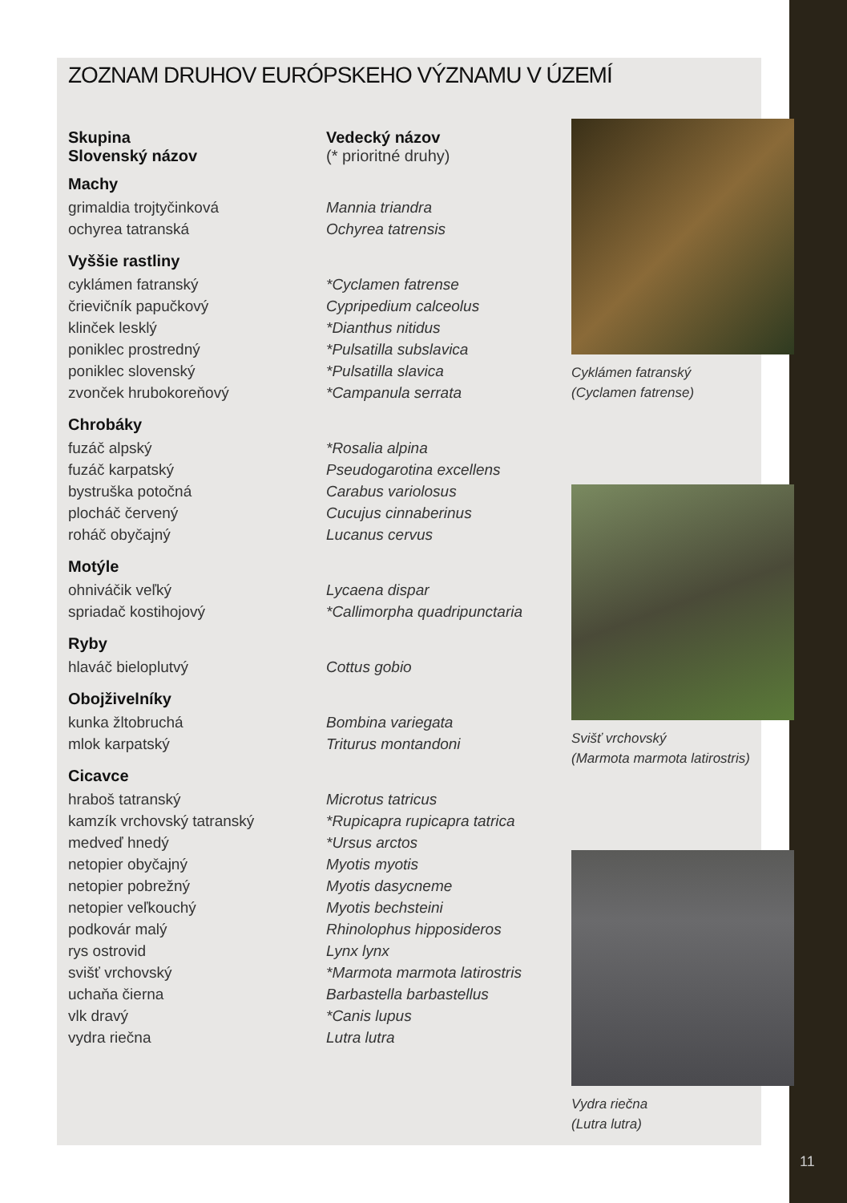ZOZNAM DRUHOV EURÓPSKEHO VÝZNAMU V ÚZEMÍ
| Skupina Slovenský názov | Vedecký názov (* prioritné druhy) |
| Machy | |
| grimaldia trojtyčinková | Mannia triandra |
| ochyrea tatranská | Ochyrea tatrensis |
| Vyššie rastliny | |
| cyklámen fatranský | *Cyclamen fatrense |
| črievičník papučkový | Cypripedium calceolus |
| klinček lesklý | *Dianthus nitidus |
| poniklec prostredný | *Pulsatilla subslavica |
| poniklec slovenský | *Pulsatilla slavica |
| zvonček hrubokoreňový | *Campanula serrata |
| Chrobáky | |
| fuzáč alpský | *Rosalia alpina |
| fuzáč karpatský | Pseudogarotina excellens |
| bystruška potočná | Carabus variolosus |
| plocháč červený | Cucujus cinnaberinus |
| roháč obyčajný | Lucanus cervus |
| Motýle | |
| ohniváčik veľký | Lycaena dispar |
| spriadač kostihojový | *Callimorpha quadripunctaria |
| Ryby | |
| hlaváč bieloplutvý | Cottus gobio |
| Obojživelníky | |
| kunka žltobruchá | Bombina variegata |
| mlok karpatský | Triturus montandoni |
| Cicavce | |
| hraboš tatranský | Microtus tatricus |
| kamzík vrchovský tatranský | *Rupicapra rupicapra tatrica |
| medveď hnedý | *Ursus arctos |
| netopier obyčajný | Myotis myotis |
| netopier pobrežný | Myotis dasycneme |
| netopier veľkouchý | Myotis bechsteini |
| podkovár malý | Rhinolophus hipposideros |
| rys ostrovid | Lynx lynx |
| svišť vrchovský | *Marmota marmota latirostris |
| uchaňa čierna | Barbastella barbastellus |
| vlk dravý | *Canis lupus |
| vydra riečna | Lutra lutra |
Cyklámen fatranský
(Cyclamen fatrense)
Svišť vrchovský
(Marmota marmota latirostris)
Vydra riečna
(Lutra lutra)
11